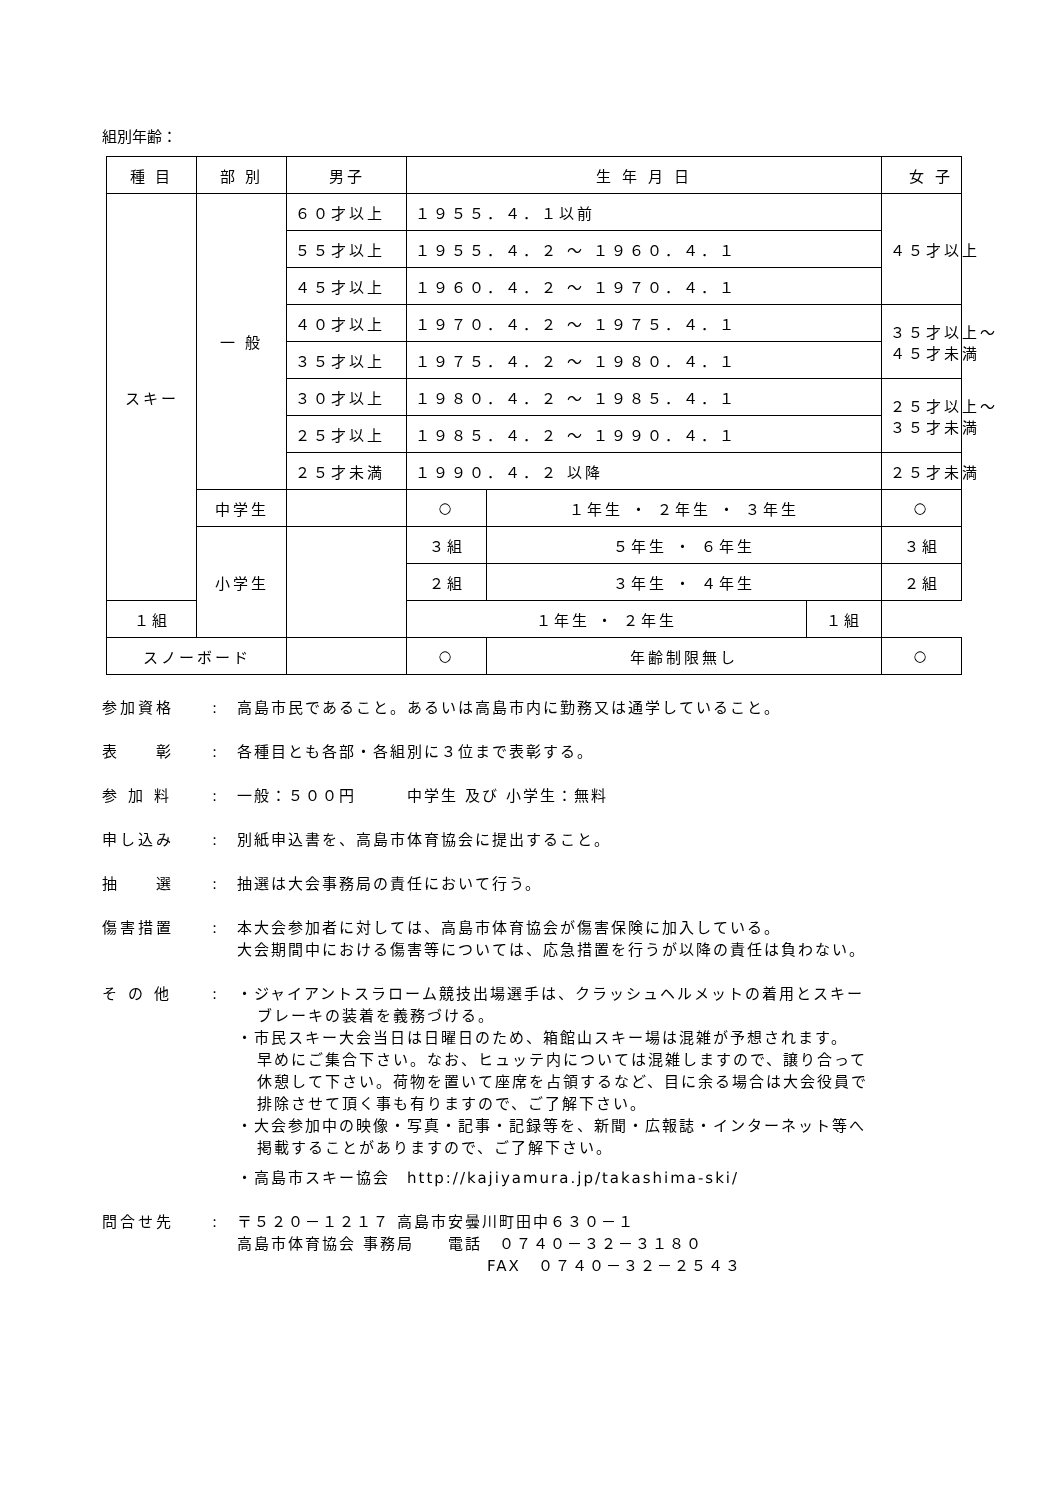組別年齢：
| 種 目 | 部 別 | 男子 | 生 年 月 日 | | | 女 子 |
| --- | --- | --- | --- | --- | --- | --- |
| スキー | 一 般 | ６０才以上 | １９５５．４．１以前 | | | ４５才以上 |
| | | ５５才以上 | １９５５．４．２ ～ １９６０．４．１ | | | |
| | | ４５才以上 | １９６０．４．２ ～ １９７０．４．１ | | | |
| | | ４０才以上 | １９７０．４．２ ～ １９７５．４．１ | | | ３５才以上～ ４５才未満 |
| | | ３５才以上 | １９７５．４．２ ～ １９８０．４．１ | | | |
| | | ３０才以上 | １９８０．４．２ ～ １９８５．４．１ | | | ２５才以上～ ３５才未満 |
| | | ２５才以上 | １９８５．４．２ ～ １９９０．４．１ | | | |
| | | ２５才未満 | １９９０．４．２ 以降 | | | ２５才未満 |
| | 中学生 | | ○ | １年生 ・ ２年生 ・ ３年生 | | ○ |
| | 小学生 | | ３組 | ５年生 ・ ６年生 | | ３組 |
| | | | ２組 | ３年生 ・ ４年生 | | ２組 |
| １組 | | | １年生 ・ ２年生 | | １組 | |
| スノーボード | | | ○ | 年齢制限無し | | ○ |
参加資格 : 高島市民であること。あるいは高島市内に勤務又は通学していること。
表　　彰 : 各種目とも各部・各組別に３位まで表彰する。
参 加 料 : 一般：５００円　　　中学生 及び 小学生：無料
申し込み : 別紙申込書を、高島市体育協会に提出すること。
抽　　選 : 抽選は大会事務局の責任において行う。
傷害措置 : 本大会参加者に対しては、高島市体育協会が傷害保険に加入している。
大会期間中における傷害等については、応急措置を行うが以降の責任は負わない。
そ の 他 : ・ジャイアントスラローム競技出場選手は、クラッシュヘルメットの着用とスキー
ブレーキの装着を義務づける。
・市民スキー大会当日は日曜日のため、箱館山スキー場は混雑が予想されます。
早めにご集合下さい。なお、ヒュッテ内については混雑しますので、譲り合って
休憩して下さい。荷物を置いて座席を占領するなど、目に余る場合は大会役員で
排除させて頂く事も有りますので、ご了解下さい。
・大会参加中の映像・写真・記事・記録等を、新聞・広報誌・インターネット等へ
掲載することがありますので、ご了解下さい。
・高島市スキー協会　http://kajiyamura.jp/takashima-ski/
問合せ先 : 〒５２０－１２１７ 高島市安曇川町田中６３０－１
高島市体育協会 事務局　　電話　０７４０－３２－３１８０
FAX　０７４０－３２－２５４３